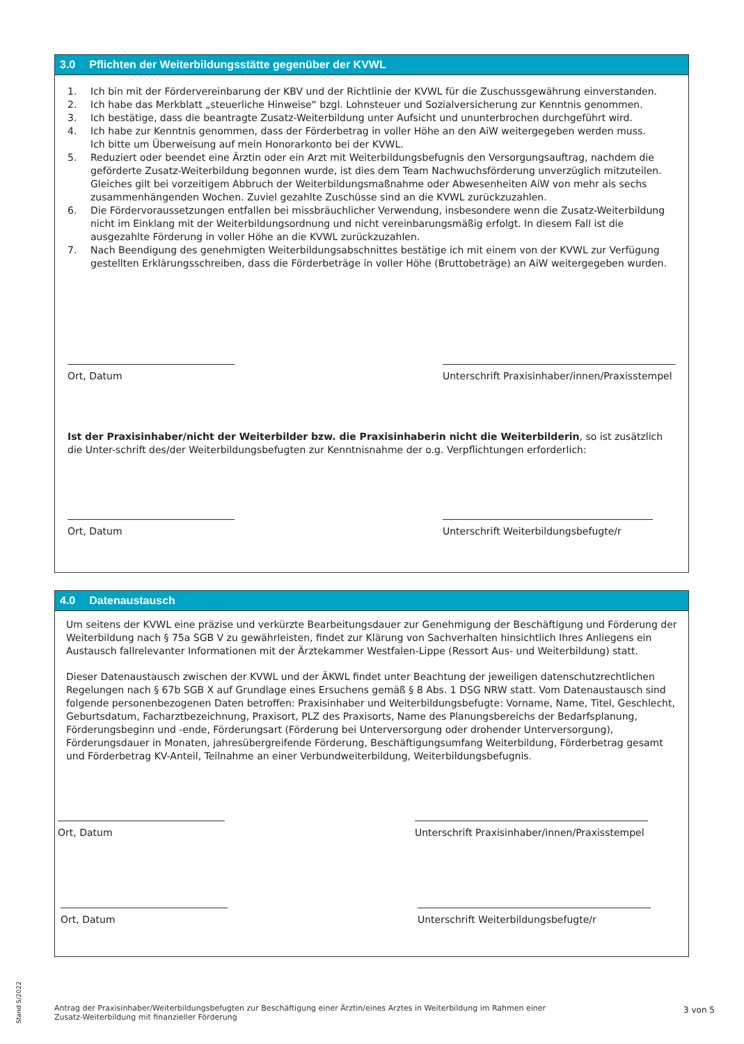3.0 Pflichten der Weiterbildungsstätte gegenüber der KVWL
1. Ich bin mit der Fördervereinbarung der KBV und der Richtlinie der KVWL für die Zuschussgewährung einverstanden.
2. Ich habe das Merkblatt „steuerliche Hinweise“ bzgl. Lohnsteuer und Sozialversicherung zur Kenntnis genommen.
3. Ich bestätige, dass die beantragte Zusatz-Weiterbildung unter Aufsicht und ununterbrochen durchgeführt wird.
4. Ich habe zur Kenntnis genommen, dass der Förderbetrag in voller Höhe an den AiW weitergegeben werden muss.
Ich bitte um Überweisung auf mein Honorarkonto bei der KVWL.
5. Reduziert oder beendet eine Ärztin oder ein Arzt mit Weiterbildungsbefugnis den Versorgungsauftrag, nachdem die geförderte Zusatz-Weiterbildung begonnen wurde, ist dies dem Team Nachwuchsförderung unverzüglich mitzuteilen. Gleiches gilt bei vorzeitigem Abbruch der Weiterbildungsmaßnahme oder Abwesenheiten AiW von mehr als sechs zusammenhängenden Wochen. Zuviel gezahlte Zuschüsse sind an die KVWL zurückzuzahlen.
6. Die Fördervoraussetzungen entfallen bei missbräuchlicher Verwendung, insbesondere wenn die Zusatz-Weiterbildung nicht im Einklang mit der Weiterbildungsordnung und nicht vereinbarungsmäßig erfolgt. In diesem Fall ist die ausgezahlte Förderung in voller Höhe an die KVWL zurückzuzahlen.
7. Nach Beendigung des genehmigten Weiterbildungsabschnittes bestätige ich mit einem von der KVWL zur Verfügung gestellten Erklärungsschreiben, dass die Förderbeträge in voller Höhe (Bruttobeträge) an AiW weitergegeben wurden.
Ort, Datum Unterschrift Praxisinhaber/innen/Praxisstempel
Ist der Praxisinhaber/nicht der Weiterbilder bzw. die Praxisinhaberin nicht die Weiterbilderin, so ist zusätzlich die Unter-schrift des/der Weiterbildungsbefugten zur Kenntnisnahme der o.g. Verpflichtungen erforderlich:
Ort, Datum Unterschrift Weiterbildungsbefugte/r
4.0 Datenaustausch
Um seitens der KVWL eine präzise und verkürzte Bearbeitungsdauer zur Genehmigung der Beschäftigung und Förderung der Weiterbildung nach § 75a SGB V zu gewährleisten, findet zur Klärung von Sachverhalten hinsichtlich Ihres Anliegens ein Austausch fallrelevanter Informationen mit der Ärztekammer Westfalen-Lippe (Ressort Aus- und Weiterbildung) statt.
Dieser Datenaustausch zwischen der KVWL und der ÄKWL findet unter Beachtung der jeweiligen datenschutzrechtlichen Regelungen nach § 67b SGB X auf Grundlage eines Ersuchens gemäß § 8 Abs. 1 DSG NRW statt. Vom Datenaustausch sind folgende personenbezogenen Daten betroffen: Praxisinhaber und Weiterbildungsbefugte: Vorname, Name, Titel, Geschlecht, Geburtsdatum, Facharztbezeichnung, Praxisort, PLZ des Praxisorts, Name des Planungsbereichs der Bedarfsplanung, Förderungsbeginn und -ende, Förderungsart (Förderung bei Unterversorgung oder drohender Unterversorgung), Förderungsdauer in Monaten, jahresübergreifende Förderung, Beschäftigungsumfang Weiterbildung, Förderbetrag gesamt und Förderbetrag KV-Anteil, Teilnahme an einer Verbundweiterbildung, Weiterbildungsbefugnis.
Ort, Datum Unterschrift Praxisinhaber/innen/Praxisstempel
Ort, Datum Unterschrift Weiterbildungsbefugte/r
Stand 5/2022
Antrag der Praxisinhaber/Weiterbildungsbefugten zur Beschäftigung einer Ärztin/eines Arztes in Weiterbildung im Rahmen einer
Zusatz-Weiterbildung mit finanzieller Förderung
3 von 5